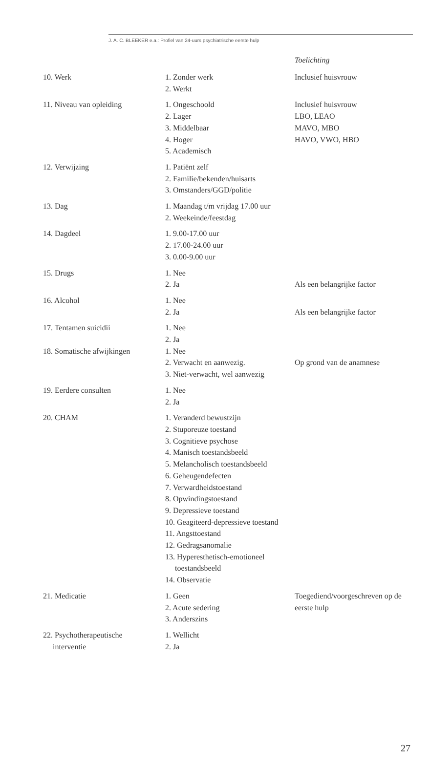J. A. C. BLEEKER e.a.: Profiel van 24-uurs psychiatrische eerste hulp
Toelichting
| 10. Werk | 1. Zonder werk 2. Werkt | Inclusief huisvrouw |
| 11. Niveau van opleiding | 1. Ongeschoold 2. Lager 3. Middelbaar 4. Hoger 5. Academisch | Inclusief huisvrouw LBO, LEAO MAVO, MBO HAVO, VWO, HBO |
| 12. Verwijzing | 1. Patiënt zelf 2. Familie/bekenden/huisarts 3. Omstanders/GGD/politie | |
| 13. Dag | 1. Maandag t/m vrijdag 17.00 uur 2. Weekeinde/feestdag | |
| 14. Dagdeel | 1. 9.00-17.00 uur 2. 17.00-24.00 uur 3. 0.00-9.00 uur | |
| 15. Drugs | 1. Nee 2. Ja | Als een belangrijke factor |
| 16. Alcohol | 1. Nee 2. Ja | Als een belangrijke factor |
| 17. Tentamen suicidii | 1. Nee 2. Ja | |
| 18. Somatische afwijkingen | 1. Nee 2. Verwacht en aanwezig. 3. Niet-verwacht, wel aanwezig | Op grond van de anamnese |
| 19. Eerdere consulten | 1. Nee 2. Ja | |
| 20. CHAM | 1. Veranderd bewustzijn 2. Stuporeuze toestand 3. Cognitieve psychose 4. Manisch toestandsbeeld 5. Melancholisch toestandsbeeld 6. Geheugendefecten 7. Verwardheidstoestand 8. Opwindingstoestand 9. Depressieve toestand 10. Geagiteerd-depressieve toestand 11. Angsttoestand 12. Gedragsanomalie 13. Hyperesthetisch-emotioneel toestandsbeeld 14. Observatie | |
| 21. Medicatie | 1. Geen 2. Acute sedering 3. Anderszins | Toegediend/voorgeschreven op de eerste hulp |
| 22. Psychotherapeutische interventie | 1. Wellicht 2. Ja | |
27